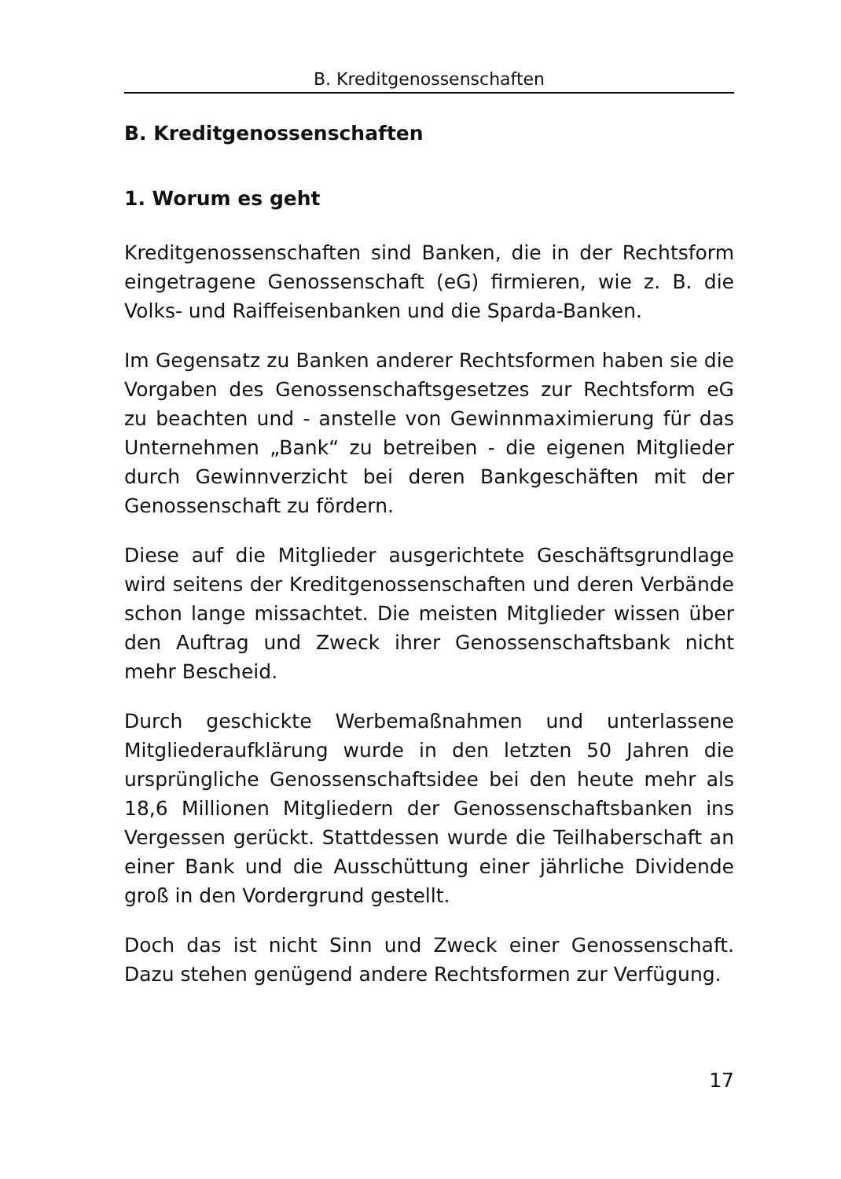B. Kreditgenossenschaften
B. Kreditgenossenschaften
1. Worum es geht
Kreditgenossenschaften sind Banken, die in der Rechtsform eingetragene Genossenschaft (eG) firmieren, wie z. B. die Volks- und Raiffeisenbanken und die Sparda-Banken.
Im Gegensatz zu Banken anderer Rechtsformen haben sie die Vorgaben des Genossenschaftsgesetzes zur Rechtsform eG zu beachten und - anstelle von Gewinnmaximierung für das Unternehmen „Bank“ zu betreiben - die eigenen Mitglieder durch Gewinnverzicht bei deren Bankgeschäften mit der Genossenschaft zu fördern.
Diese auf die Mitglieder ausgerichtete Geschäftsgrundlage wird seitens der Kreditgenossenschaften und deren Verbände schon lange missachtet. Die meisten Mitglieder wissen über den Auftrag und Zweck ihrer Genossenschaftsbank nicht mehr Bescheid.
Durch geschickte Werbemaßnahmen und unterlassene Mitgliederaufklärung wurde in den letzten 50 Jahren die ursprüngliche Genossenschaftsidee bei den heute mehr als 18,6 Millionen Mitgliedern der Genossenschaftsbanken ins Vergessen gerückt. Stattdessen wurde die Teilhaberschaft an einer Bank und die Ausschüttung einer jährliche Dividende groß in den Vordergrund gestellt.
Doch das ist nicht Sinn und Zweck einer Genossenschaft. Dazu stehen genügend andere Rechtsformen zur Verfügung.
17